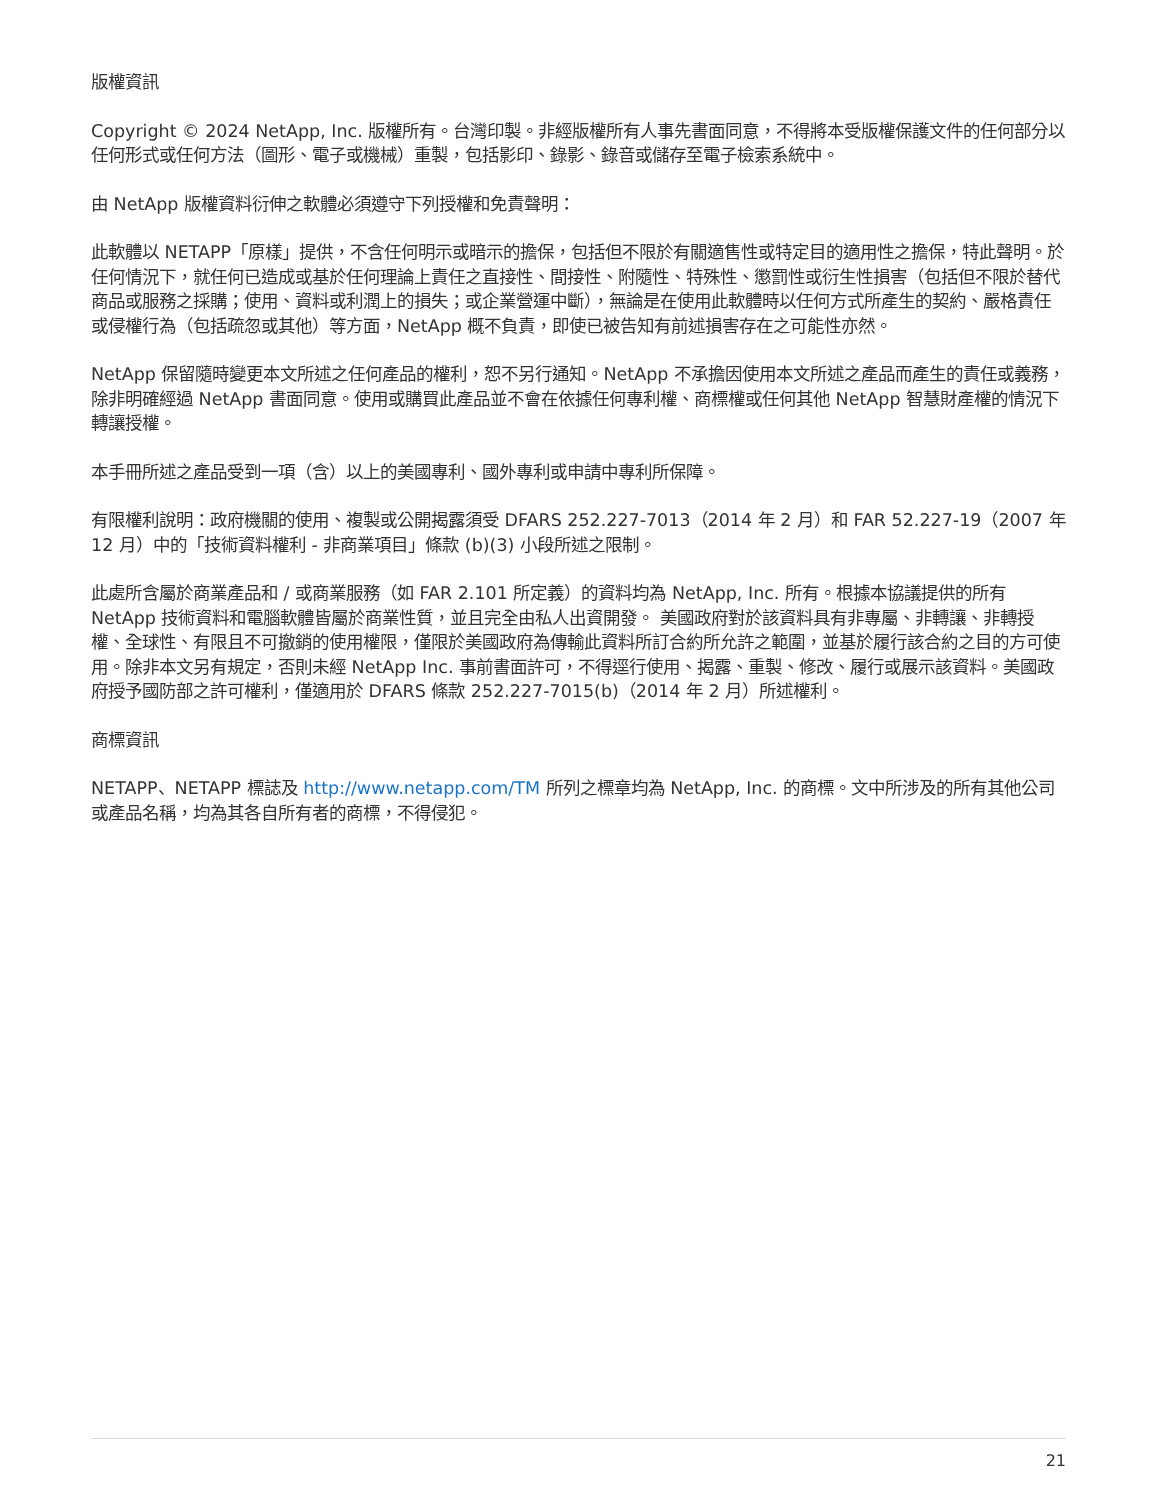版權資訊
Copyright © 2024 NetApp, Inc. 版權所有。台灣印製。非經版權所有人事先書面同意，不得將本受版權保護文件的任何部分以任何形式或任何方法（圖形、電子或機械）重製，包括影印、錄影、錄音或儲存至電子檢索系統中。
由 NetApp 版權資料衍伸之軟體必須遵守下列授權和免責聲明：
此軟體以 NETAPP「原樣」提供，不含任何明示或暗示的擔保，包括但不限於有關適售性或特定目的適用性之擔保，特此聲明。於任何情況下，就任何已造成或基於任何理論上責任之直接性、間接性、附隨性、特殊性、懲罰性或衍生性損害（包括但不限於替代商品或服務之採購；使用、資料或利潤上的損失；或企業營運中斷），無論是在使用此軟體時以任何方式所產生的契約、嚴格責任或侵權行為（包括疏忽或其他）等方面，NetApp 概不負責，即使已被告知有前述損害存在之可能性亦然。
NetApp 保留隨時變更本文所述之任何產品的權利，恕不另行通知。NetApp 不承擔因使用本文所述之產品而產生的責任或義務，除非明確經過 NetApp 書面同意。使用或購買此產品並不會在依據任何專利權、商標權或任何其他 NetApp 智慧財產權的情況下轉讓授權。
本手冊所述之產品受到一項（含）以上的美國專利、國外專利或申請中專利所保障。
有限權利說明：政府機關的使用、複製或公開揭露須受 DFARS 252.227-7013（2014 年 2 月）和 FAR 52.227-19（2007 年 12 月）中的「技術資料權利 - 非商業項目」條款 (b)(3) 小段所述之限制。
此處所含屬於商業產品和 / 或商業服務（如 FAR 2.101 所定義）的資料均為 NetApp, Inc. 所有。根據本協議提供的所有 NetApp 技術資料和電腦軟體皆屬於商業性質，並且完全由私人出資開發。 美國政府對於該資料具有非專屬、非轉讓、非轉授權、全球性、有限且不可撤銷的使用權限，僅限於美國政府為傳輸此資料所訂合約所允許之範圍，並基於履行該合約之目的方可使用。除非本文另有規定，否則未經 NetApp Inc. 事前書面許可，不得逕行使用、揭露、重製、修改、履行或展示該資料。美國政府授予國防部之許可權利，僅適用於 DFARS 條款 252.227-7015(b)（2014 年 2 月）所述權利。
商標資訊
NETAPP、NETAPP 標誌及 http://www.netapp.com/TM 所列之標章均為 NetApp, Inc. 的商標。文中所涉及的所有其他公司或產品名稱，均為其各自所有者的商標，不得侵犯。
21